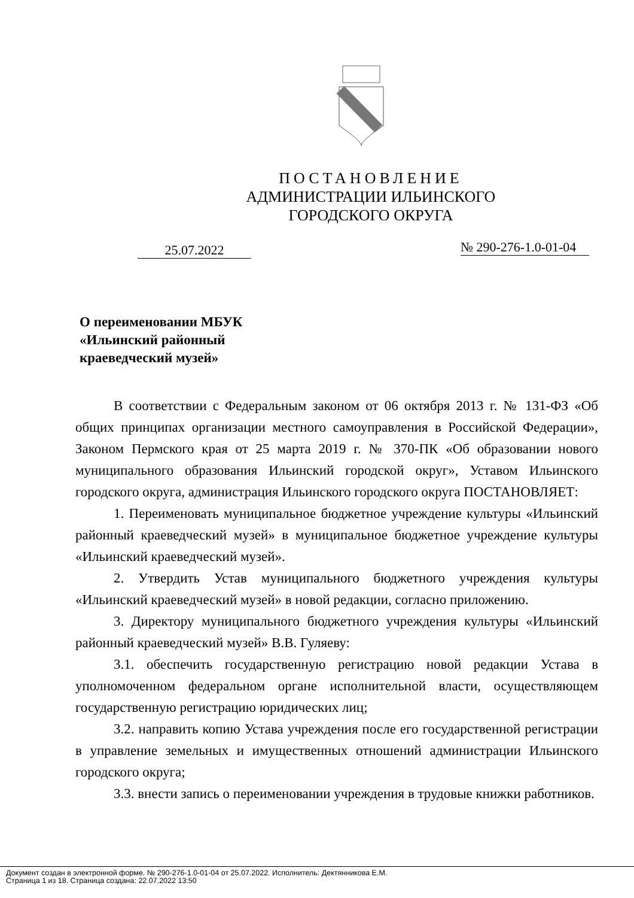ПОСТАНОВЛЕНИЕ
АДМИНИСТРАЦИИ ИЛЬИНСКОГО
ГОРОДСКОГО ОКРУГА
25.07.2022
№ 290-276-1.0-01-04
О переименовании МБУК
«Ильинский районный
краеведческий музей»
В соответствии с Федеральным законом от 06 октября 2013 г. № 131-ФЗ «Об общих принципах организации местного самоуправления в Российской Федерации», Законом Пермского края от 25 марта 2019 г. № 370-ПК «Об образовании нового муниципального образования Ильинский городской округ», Уставом Ильинского городского округа, администрация Ильинского городского округа ПОСТАНОВЛЯЕТ:
1. Переименовать муниципальное бюджетное учреждение культуры «Ильинский районный краеведческий музей» в муниципальное бюджетное учреждение культуры «Ильинский краеведческий музей».
2. Утвердить Устав муниципального бюджетного учреждения культуры «Ильинский краеведческий музей» в новой редакции, согласно приложению.
3. Директору муниципального бюджетного учреждения культуры «Ильинский районный краеведческий музей» В.В. Гуляеву:
3.1. обеспечить государственную регистрацию новой редакции Устава в уполномоченном федеральном органе исполнительной власти, осуществляющем государственную регистрацию юридических лиц;
3.2. направить копию Устава учреждения после его государственной регистрации в управление земельных и имущественных отношений администрации Ильинского городского округа;
3.3. внести запись о переименовании учреждения в трудовые книжки работников.
Документ создан в электронной форме. № 290-276-1.0-01-04 от 25.07.2022. Исполнитель: Дектянникова Е.М.
Страница 1 из 18. Страница создана: 22.07.2022 13:50